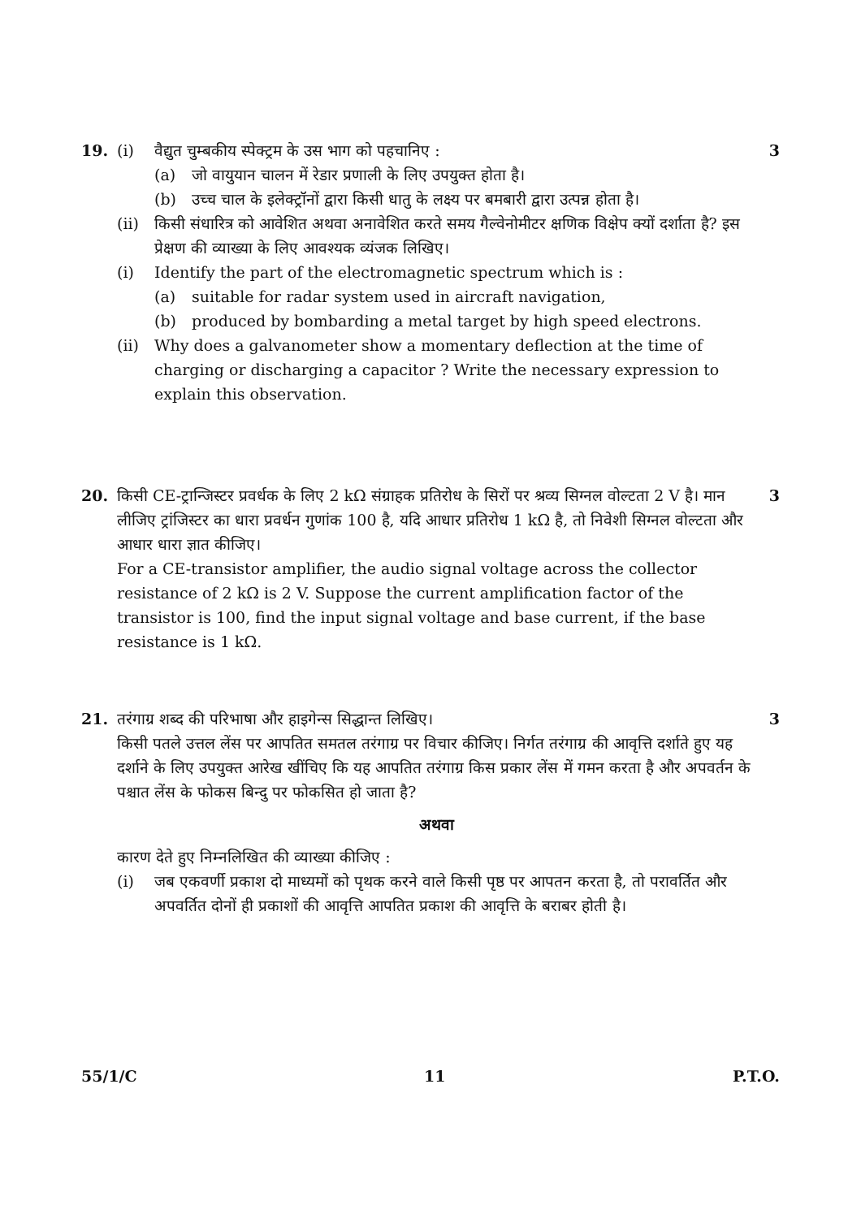19. (i) वैद्युत चुम्बकीय स्पेक्ट्रम के उस भाग को पहचानिए :
(a) जो वायुयान चालन में रेडार प्रणाली के लिए उपयुक्त होता है।
(b) उच्च चाल के इलेक्ट्रॉनों द्वारा किसी धातु के लक्ष्य पर बमबारी द्वारा उत्पन्न होता है।
(ii) किसी संधारित्र को आवेशित अथवा अनावेशित करते समय गैल्वेनोमीटर क्षणिक विक्षेप क्यों दर्शाता है? इस प्रेक्षण की व्याख्या के लिए आवश्यक व्यंजक लिखिए।
(i) Identify the part of the electromagnetic spectrum which is :
(a) suitable for radar system used in aircraft navigation,
(b) produced by bombarding a metal target by high speed electrons.
(ii) Why does a galvanometer show a momentary deflection at the time of charging or discharging a capacitor ? Write the necessary expression to explain this observation.
3
20. किसी CE-ट्रान्जिस्टर प्रवर्धक के लिए 2 kΩ संग्राहक प्रतिरोध के सिरों पर श्रव्य सिग्नल वोल्टता 2 V है। मान लीजिए ट्रांजिस्टर का धारा प्रवर्धन गुणांक 100 है, यदि आधार प्रतिरोध 1 kΩ है, तो निवेशी सिग्नल वोल्टता और आधार धारा ज्ञात कीजिए।
For a CE-transistor amplifier, the audio signal voltage across the collector resistance of 2 kΩ is 2 V. Suppose the current amplification factor of the transistor is 100, find the input signal voltage and base current, if the base resistance is 1 kΩ.
3
21. तरंगाग्र शब्द की परिभाषा और हाइगेन्स सिद्धान्त लिखिए।
किसी पतले उत्तल लेंस पर आपतित समतल तरंगाग्र पर विचार कीजिए। निर्गत तरंगाग्र की आवृत्ति दर्शाते हुए यह दर्शाने के लिए उपयुक्त आरेख खींचिए कि यह आपतित तरंगाग्र किस प्रकार लेंस में गमन करता है और अपवर्तन के पश्चात लेंस के फोकस बिन्दु पर फोकसित हो जाता है?
अथवा
कारण देते हुए निम्नलिखित की व्याख्या कीजिए :
(i) जब एकवर्णी प्रकाश दो माध्यमों को पृथक करने वाले किसी पृष्ठ पर आपतन करता है, तो परावर्तित और अपवर्तित दोनों ही प्रकाशों की आवृत्ति आपतित प्रकाश की आवृत्ति के बराबर होती है।
3
55/1/C 11 P.T.O.